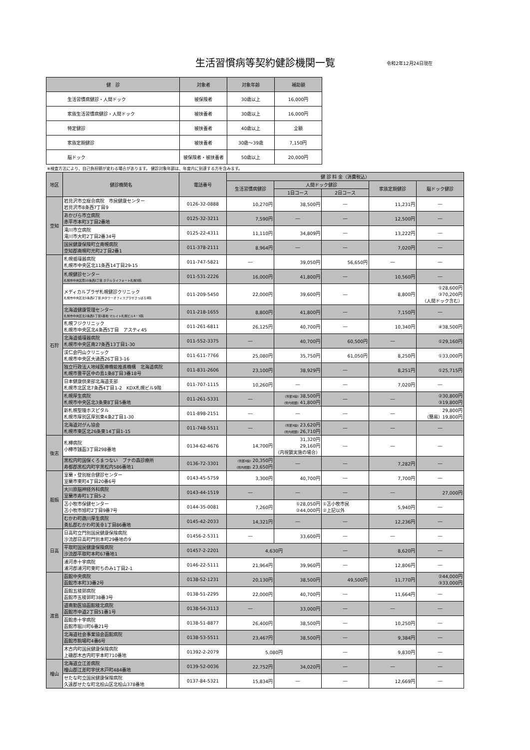生活習慣病等契約健診機関一覧
令和2年12月24日現在
| 健 診 | 対象者 | 対象年齢 | 補助額 |
| --- | --- | --- | --- |
| 生活習慣病健診・人間ドック | 被保険者 | 30歳以上 | 16,000円 |
| 家族生活習慣病健診・人間ドック | 被扶養者 | 30歳以上 | 16,000円 |
| 特定健診 | 被扶養者 | 40歳以上 | 全額 |
| 家族定期健診 | 被扶養者 | 30歳～39歳 | 7,150円 |
| 脳ドック | 被保険者・被扶養者 | 50歳以上 | 20,000円 |
※検査方法により、自己負担額が変わる場合があります。 健診対象年齢は、年度内に到達する方を含みます。
| 地区 | 健診機関名 | 電話番号 | 健 診 料 金（消費税込） | | | | |
| --- | --- | --- | --- | --- | --- | --- | --- |
| | | | 生活習慣病健診 | 人間ドック健診 | | 家族定期健診 | 脳ドック健診 |
| | | | | 1日コース | 2日コース | | |
| 空知 | 岩見沢市立総合病院 市民健康センター 岩見沢市8条西7丁目9 | 0126-32-0888 | 10,270円 | 38,500円 | ― | 11,231円 | ― |
| | あかびら市立病院 赤平市本町3丁目2番地 | 0125-32-3211 | 7,590円 | ― | ― | 12,500円 | ― |
| | 滝川市立病院 滝川市大町2丁目2番34号 | 0125-22-4311 | 11,110円 | 34,809円 | ― | 13,222円 | ― |
| | 国民健康保険町立南幌病院 空知郡南幌町元町2丁目2番1 | 011-378-2111 | 8,964円 | ― | ― | 7,020円 | ― |
| 石狩 | 札幌循環器病院 札幌市中央区北11条西14丁目29-15 | 011-747-5821 | ― | 39,050円 | 56,650円 | ― | ― |
| | 札幌健診センター 札幌市中央区南10条西1丁目 ホテルライフォート札幌5階 | 011-531-2226 | 16,000円 | 41,800円 | ― | 10,560円 | ― |
| | メディカルプラザ札幌健診クリニック 札幌市中央区北5条西2丁目 JRタワーオフィスプラザさっぽろ8階 | 011-209-5450 | 22,000円 | 39,600円 | ― | 8,800円 | ①28,600円 ③70,200円 （人間ドック含む） |
| | 北海道健康管理センター 札幌市中央区北2条西1丁目1番地 マルイト札幌ビル4・5階 | 011-218-1655 | 8,800円 | 41,800円 | ― | 7,150円 | ― |
| | 札幌フジクリニック 札幌市中央区北4条西5丁目 アスティ45 | 011-261-6811 | 26,125円 | 40,700円 | ― | 10,340円 | ④38,500円 |
| | 北海道循環器病院 札幌市中央区南27条西13丁目1-30 | 011-552-3375 | ― | 40,700円 | 60,500円 | ― | ①29,160円 |
| | 渓仁会円山クリニック 札幌市中央区大通西26丁目3-16 | 011-611-7766 | 25,080円 | 35,750円 | 61,050円 | 8,250円 | ①33,000円 |
| | 独立行政法人地域医療機能推進機構 北海道病院 札幌市豊平区中の島1条8丁目3番18号 | 011-831-2606 | 23,100円 | 38,929円 | ― | 8,251円 | ①25,715円 |
| | 日本健康倶楽部北海道支部 札幌市北区北7条西4丁目1-2 KDX札幌ビル9階 | 011-707-1115 | 10,260円 | ― | ― | 7,020円 | ― |
| | 札幌厚生病院 札幌市中央区北3条東8丁目5番地 | 011-261-5331 | ― | (胃部X線) 38,500円 (胃内視鏡) 41,800円 | ― | ― | ②30,800円 ③19,800円 |
| | 新札幌聖陵ホスピタル 札幌市厚別区厚別東4条2丁目1-30 | 011-898-2151 | ― | ― | ― | ― | 29,800円 （簡易）19,800円 |
| | 北海道対がん協会 札幌市東区北26条東14丁目1-15 | 011-748-5511 | ― | (胃部X線) 23,620円 (胃内視鏡) 26,710円 | ― | ― | ― |
| 後志 | 札樽病院 小樽市銭函3丁目298番地 | 0134-62-4676 | 14,700円 | 31,320円 29,160円 （内視鏡実施の場合） | ― | ― | ― |
| | 黒松内町国保くろまつない ブナの森診療所 寿都郡黒松内町字黒松内586番地1 | 0136-72-3301 | (胃部X線) 20,350円 (胃内視鏡) 23,650円 | ― | ― | 7,282円 | ― |
| 胆振 | 室蘭・登別総合健診センター 室蘭市東町4丁目20番6号 | 0143-45-5759 | 3,300円 | 40,700円 | ― | 7,700円 | ― |
| | 大川原脳神経外科病院 室蘭市寿町1丁目5-2 | 0143-44-1519 | ― | ― | ― | ― | 27,000円 |
| | 苫小牧市保健センター 苫小牧市旭町2丁目9番7号 | 0144-35-0081 | 7,260円 | ①28,050円 ②44,000円 | ①苫小牧市民 ②上記以外 | 5,940円 | ― |
| | むかわ町鵡川厚生病院 勇払郡むかわ町美幸1丁目86番地 | 0145-42-2033 | 14,321円 | ― | ― | 12,236円 | ― |
| 日高 | 日高町立門別国民健康保険病院 沙流郡日高町門別本町29番地の9 | 01456-2-5311 | ― | 33,600円 | ― | ― | ― |
| | 平取町国民健康保険病院 沙流郡平取町本町67番地1 | 01457-2-2201 | 4,630円 | | ― | 8,620円 | ― |
| | 浦河赤十字病院 浦河郡浦河町東町ちのみ1丁目2-1 | 0146-22-5111 | 21,964円 | 39,960円 | ― | 12,806円 | ― |
| 渡島 | 函館中央病院 函館市本町33番2号 | 0138-52-1231 | 20,130円 | 38,500円 | 49,500円 | 11,770円 | ②44,000円 ③33,000円 |
| | 函館五稜郭病院 函館市五稜郭町38番3号 | 0138-51-2295 | 22,000円 | 40,700円 | ― | 11,664円 | ― |
| | 道南勤医協函館稜北病院 函館市中道2丁目51番1号 | 0138-54-3113 | ― | 33,000円 | ― | ― | ― |
| | 函館赤十字病院 函館市堀川町6番21号 | 0138-51-8877 | 26,400円 | 38,500円 | ― | 10,250円 | ― |
| | 北海道社会事業協会函館病院 函館市駒場町4番6号 | 0138-53-5511 | 23,467円 | 38,500円 | ― | 9,384円 | ― |
| | 木古内町国民健康保険病院 上磯郡木古内町字本町710番地 | 01392-2-2079 | 5,080円 | | ― | 9,830円 | ― |
| 檜山 | 北海道立江差病院 檜山郡江差町字伏木戸町484番地 | 0139-52-0036 | 22,752円 | 34,020円 | ― | ― | ― |
| | せたな町立国民健康保険病院 久遠郡せたな町北桧山区北桧山378番地 | 0137-84-5321 | 15,834円 | ― | ― | 12,669円 | ― |